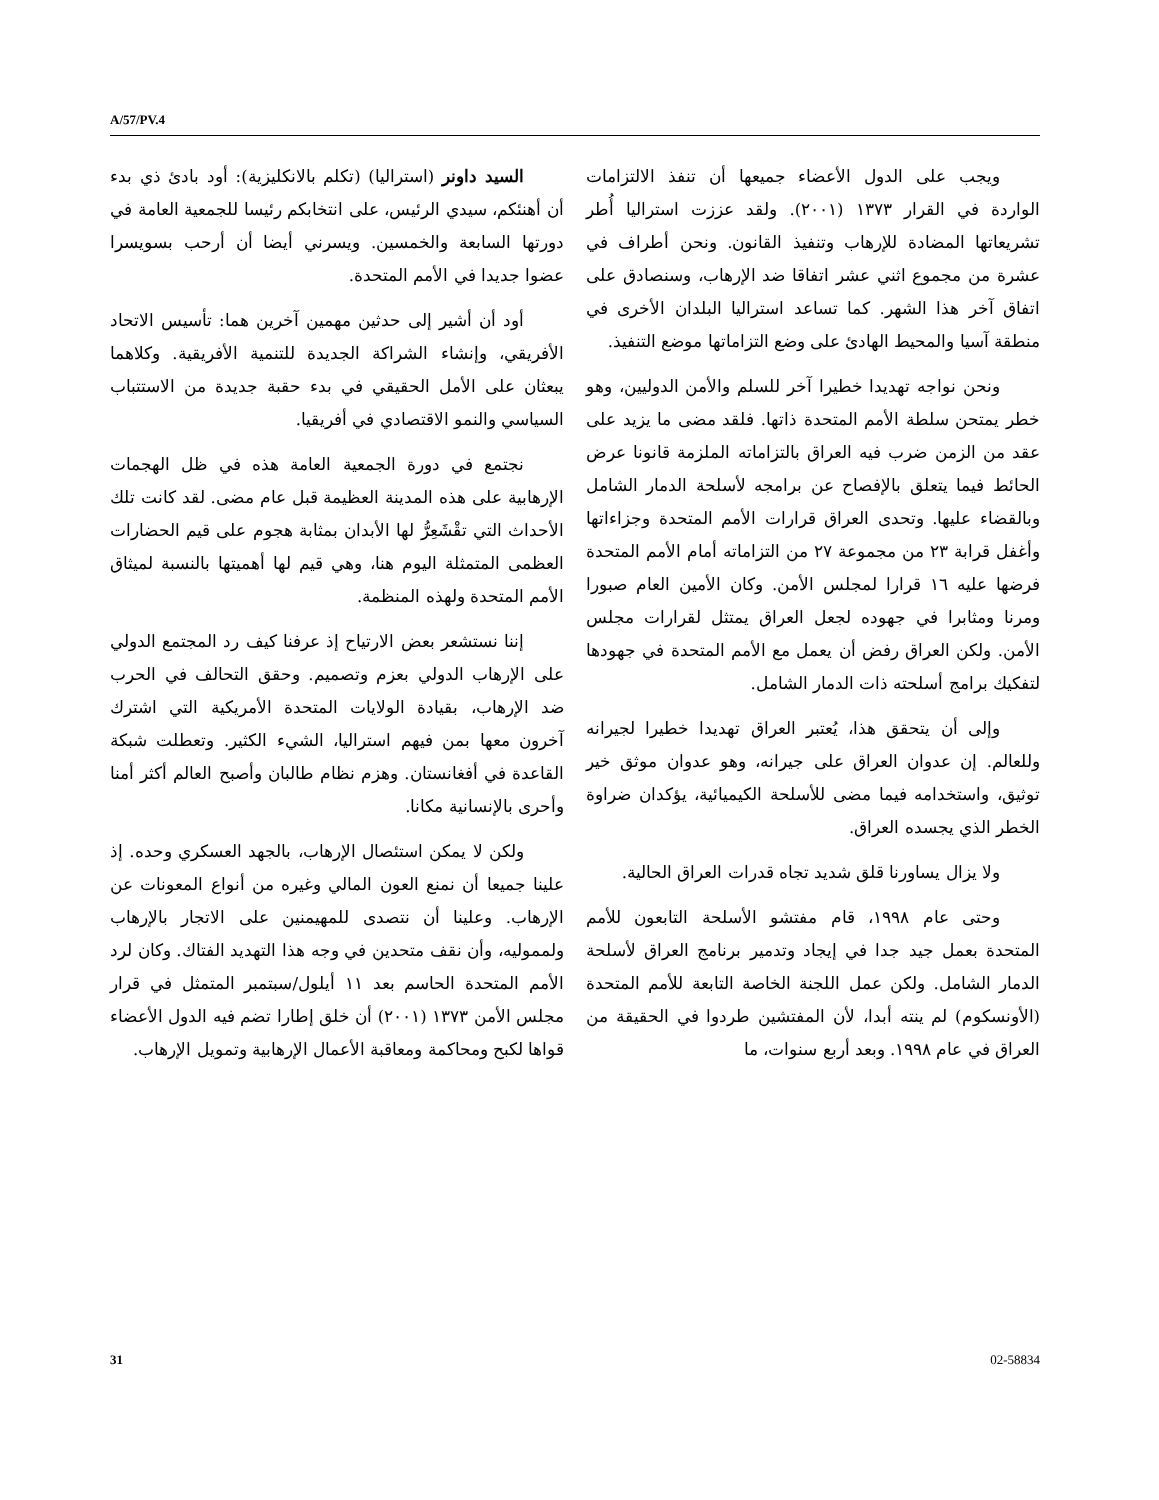A/57/PV.4
السيد داونر (استراليا) (تكلم بالانكليزية): أود بادئ ذي بدء أن أهنئكم، سيدي الرئيس، على انتخابكم رئيسا للجمعية العامة في دورتها السابعة والخمسين. ويسرني أيضا أن أرحب بسويسرا عضوا جديدا في الأمم المتحدة.
أود أن أشير إلى حدثين مهمين آخرين هما: تأسيس الاتحاد الأفريقي، وإنشاء الشراكة الجديدة للتنمية الأفريقية. وكلاهما يبعثان على الأمل الحقيقي في بدء حقبة جديدة من الاستتباب السياسي والنمو الاقتصادي في أفريقيا.
نجتمع في دورة الجمعية العامة هذه في ظل الهجمات الإرهابية على هذه المدينة العظيمة قبل عام مضى. لقد كانت تلك الأحداث التي تقْشَعِرُّ لها الأبدان بمثابة هجوم على قيم الحضارات العظمى المتمثلة اليوم هنا، وهي قيم لها أهميتها بالنسبة لميثاق الأمم المتحدة ولهذه المنظمة.
إننا نستشعر بعض الارتياح إذ عرفنا كيف رد المجتمع الدولي على الإرهاب الدولي بعزم وتصميم. وحقق التحالف في الحرب ضد الإرهاب، بقيادة الولايات المتحدة الأمريكية التي اشترك آخرون معها بمن فيهم استراليا، الشيء الكثير. وتعطلت شبكة القاعدة في أفغانستان. وهزم نظام طالبان وأصبح العالم أكثر أمنا وأحرى بالإنسانية مكانا.
ولكن لا يمكن استئصال الإرهاب، بالجهد العسكري وحده. إذ علينا جميعا أن نمنع العون المالي وغيره من أنواع المعونات عن الإرهاب. وعلينا أن نتصدى للمهيمنين على الاتجار بالإرهاب ولمموليه، وأن نقف متحدين في وجه هذا التهديد الفتاك. وكان لرد الأمم المتحدة الحاسم بعد ١١ أيلول/سبتمبر المتمثل في قرار مجلس الأمن ١٣٧٣ (٢٠٠١) أن خلق إطارا تضم فيه الدول الأعضاء قواها لكبح ومحاكمة ومعاقبة الأعمال الإرهابية وتمويل الإرهاب.
ويجب على الدول الأعضاء جميعها أن تنفذ الالتزامات الواردة في القرار ١٣٧٣ (٢٠٠١). ولقد عززت استراليا أُطر تشريعاتها المضادة للإرهاب وتنفيذ القانون. ونحن أطراف في عشرة من مجموع اثني عشر اتفاقا ضد الإرهاب، وسنصادق على اتفاق آخر هذا الشهر. كما تساعد استراليا البلدان الأخرى في منطقة آسيا والمحيط الهادئ على وضع التزاماتها موضع التنفيذ.
ونحن نواجه تهديدا خطيرا آخر للسلم والأمن الدوليين، وهو خطر يمتحن سلطة الأمم المتحدة ذاتها. فلقد مضى ما يزيد على عقد من الزمن ضرب فيه العراق بالتزاماته الملزمة قانونا عرض الحائط فيما يتعلق بالإفصاح عن برامجه لأسلحة الدمار الشامل وبالقضاء عليها. وتحدى العراق قرارات الأمم المتحدة وجزاءاتها وأغفل قرابة ٢٣ من مجموعة ٢٧ من التزاماته أمام الأمم المتحدة فرضها عليه ١٦ قرارا لمجلس الأمن. وكان الأمين العام صبورا ومرنا ومثابرا في جهوده لجعل العراق يمتثل لقرارات مجلس الأمن. ولكن العراق رفض أن يعمل مع الأمم المتحدة في جهودها لتفكيك برامج أسلحته ذات الدمار الشامل.
وإلى أن يتحقق هذا، يُعتبر العراق تهديدا خطيرا لجيرانه وللعالم. إن عدوان العراق على جيرانه، وهو عدوان موثق خير توثيق، واستخدامه فيما مضى للأسلحة الكيميائية، يؤكدان ضراوة الخطر الذي يجسده العراق.
ولا يزال يساورنا قلق شديد تجاه قدرات العراق الحالية.
وحتى عام ١٩٩٨، قام مفتشو الأسلحة التابعون للأمم المتحدة بعمل جيد جدا في إيجاد وتدمير برنامج العراق لأسلحة الدمار الشامل. ولكن عمل اللجنة الخاصة التابعة للأمم المتحدة (الأونسكوم) لم ينته أبدا، لأن المفتشين طردوا في الحقيقة من العراق في عام ١٩٩٨. وبعد أربع سنوات، ما
31 02-58834